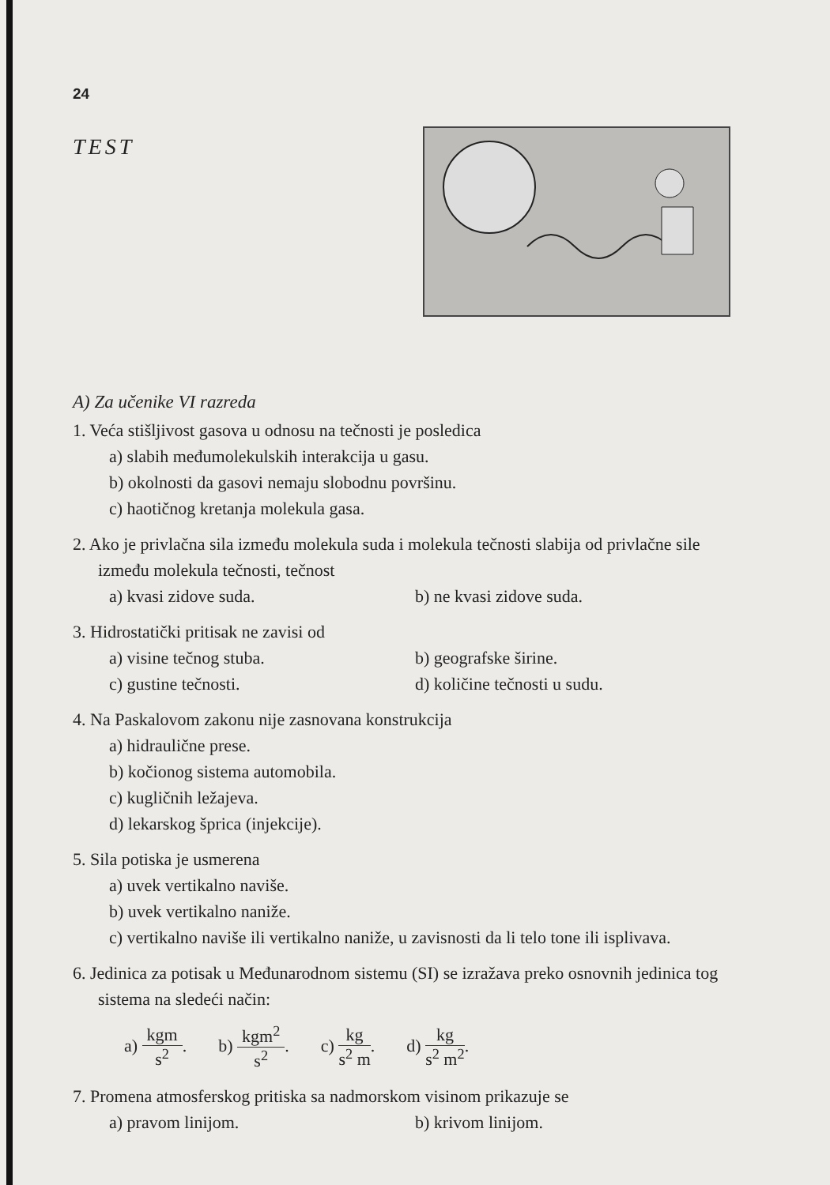24
TEST
A) Za učenike VI razreda
1. Veća stišljivost gasova u odnosu na tečnosti je posledica
a) slabih međumolekulskih interakcija u gasu.
b) okolnosti da gasovi nemaju slobodnu površinu.
c) haotičnog kretanja molekula gasa.
2. Ako je privlačna sila između molekula suda i molekula tečnosti slabija od privlačne sile između molekula tečnosti, tečnost
a) kvasi zidove suda. b) ne kvasi zidove suda.
3. Hidrostatički pritisak ne zavisi od
a) visine tečnog stuba. b) geografske širine.
c) gustine tečnosti. d) količine tečnosti u sudu.
4. Na Paskalovom zakonu nije zasnovana konstrukcija
a) hidraulične prese.
b) kočionog sistema automobila.
c) kugličnih ležajeva.
d) lekarskog šprica (injekcije).
5. Sila potiska je usmerena
a) uvek vertikalno naviše.
b) uvek vertikalno naniže.
c) vertikalno naviše ili vertikalno naniže, u zavisnosti da li telo tone ili isplivava.
6. Jedinica za potisak u Međunarodnom sistemu (SI) se izražava preko osnovnih jedinica tog sistema na sledeći način:
a) kgm s<sup>2</sup>. b) kgm<sup>2</sup> s<sup>2</sup>. c) kg s<sup>2</sup> m. d) kg s<sup>2</sup> m<sup>2</sup>.
7. Promena atmosferskog pritiska sa nadmorskom visinom prikazuje se
a) pravom linijom. b) krivom linijom.